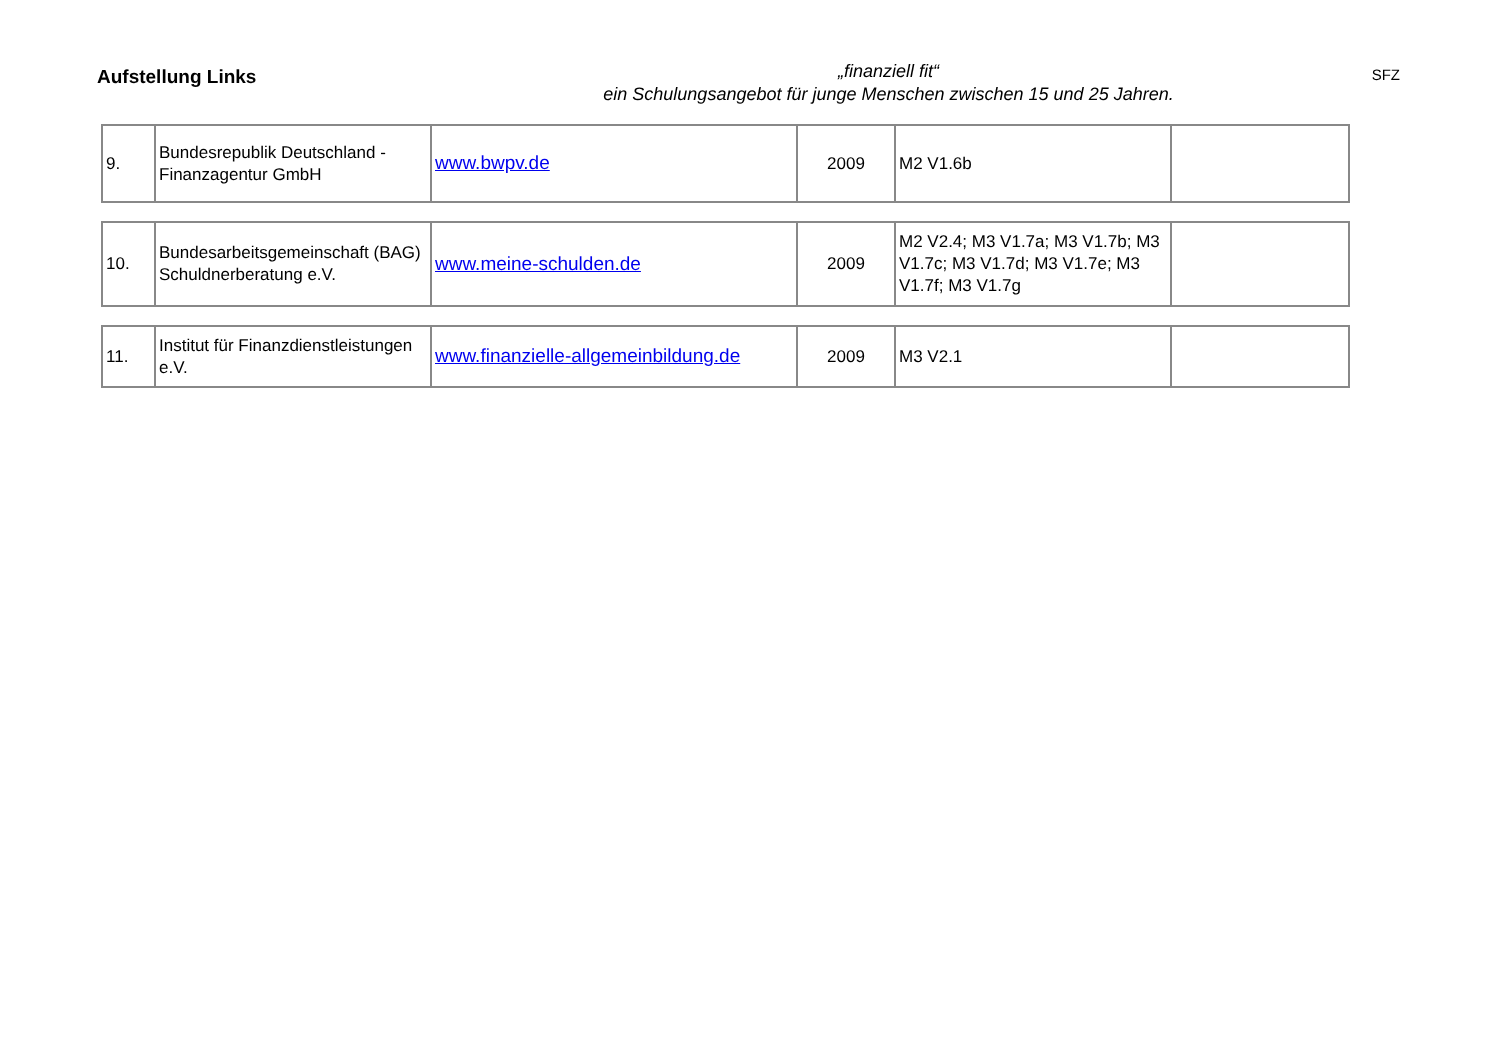Aufstellung Links
„finanziell fit“
ein Schulungsangebot für junge Menschen zwischen 15 und 25 Jahren.
SFZ
| 9. | Bundesrepublik Deutschland - Finanzagentur GmbH | www.bwpv.de | 2009 | M2 V1.6b | |
| 10. | Bundesarbeitsgemeinschaft (BAG) Schuldnerberatung e.V. | www.meine-schulden.de | 2009 | M2 V2.4; M3 V1.7a; M3 V1.7b; M3 V1.7c; M3 V1.7d; M3 V1.7e; M3 V1.7f; M3 V1.7g | |
| 11. | Institut für Finanzdienstleistungen e.V. | www.finanzielle-allgemeinbildung.de | 2009 | M3 V2.1 | |